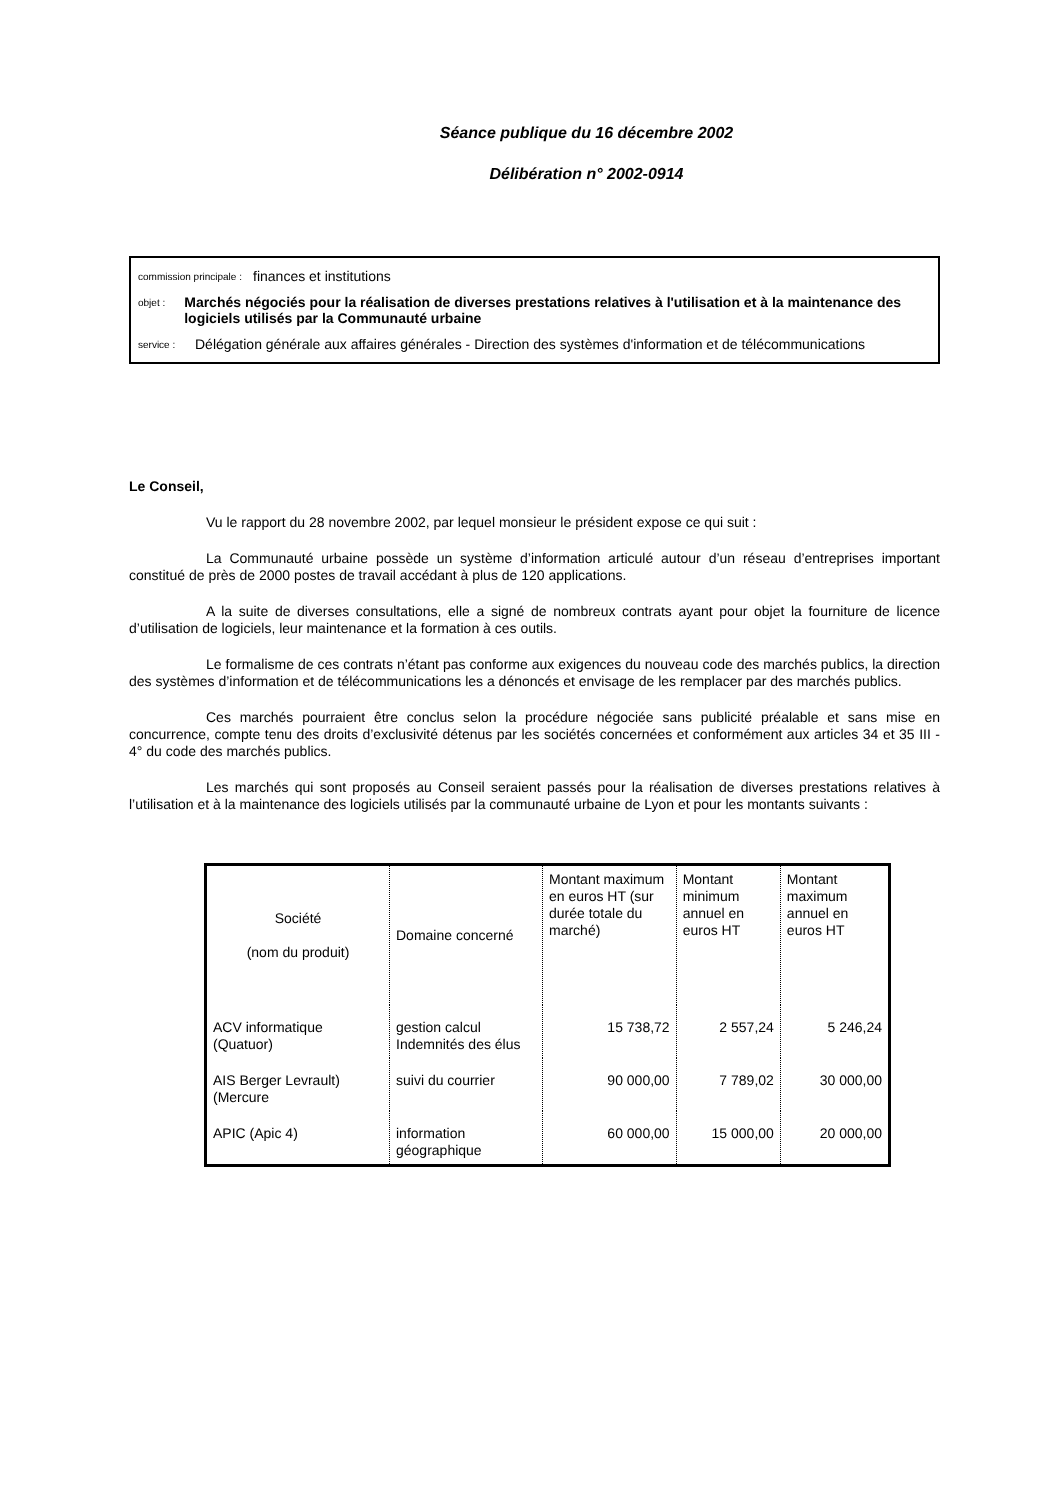Séance publique du 16 décembre 2002
Délibération n° 2002-0914
commission principale : finances et institutions
objet : Marchés négociés pour la réalisation de diverses prestations relatives à l'utilisation et à la maintenance des logiciels utilisés par la Communauté urbaine
service : Délégation générale aux affaires générales - Direction des systèmes d'information et de télécommunications
Le Conseil,
Vu le rapport du 28 novembre 2002, par lequel monsieur le président expose ce qui suit :
La Communauté urbaine possède un système d’information articulé autour d’un réseau d’entreprises important constitué de près de 2000 postes de travail accédant à plus de 120 applications.
A la suite de diverses consultations, elle a signé de nombreux contrats ayant pour objet la fourniture de licence d’utilisation de logiciels, leur maintenance et la formation à ces outils.
Le formalisme de ces contrats n’étant pas conforme aux exigences du nouveau code des marchés publics, la direction des systèmes d’information et de télécommunications les a dénoncés et envisage de les remplacer par des marchés publics.
Ces marchés pourraient être conclus selon la procédure négociée sans publicité préalable et sans mise en concurrence, compte tenu des droits d’exclusivité détenus par les sociétés concernées et conformément aux articles 34 et 35 III - 4° du code des marchés publics.
Les marchés qui sont proposés au Conseil seraient passés pour la réalisation de diverses prestations relatives à l’utilisation et à la maintenance des logiciels utilisés par la communauté urbaine de Lyon et pour les montants suivants :
| Société (nom du produit) | Domaine concerné | Montant maximum en euros HT (sur durée totale du marché) | Montant minimum annuel en euros HT | Montant maximum annuel en euros HT |
| ACV informatique (Quatuor) | gestion calcul Indemnités des élus | 15 738,72 | 2 557,24 | 5 246,24 |
| AIS Berger Levrault) (Mercure | suivi du courrier | 90 000,00 | 7 789,02 | 30 000,00 |
| APIC (Apic 4) | information géographique | 60 000,00 | 15 000,00 | 20 000,00 |